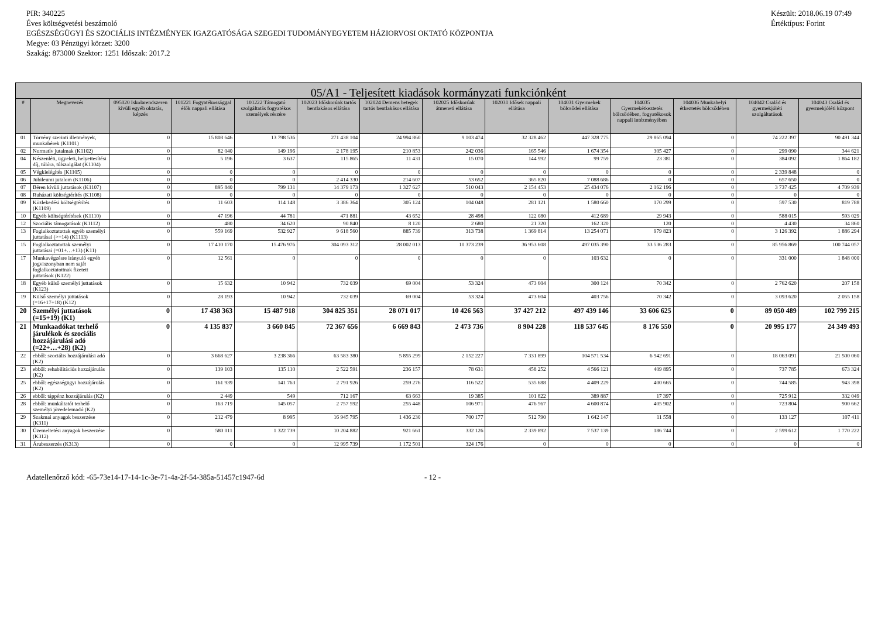PIR: 340225
Éves költségvetési beszámoló
EGÉSZSÉGÜGYI ÉS SZOCIÁLIS INTÉZMÉNYEK IGAZGATÓSÁGA SZEGEDI TUDOMÁNYEGYETEM HÁZIORVOSI OKTATÓ KÖZPONTJA
Megye: 03 Pénzügyi körzet: 3200
Szakág: 873000 Szektor: 1251 Időszak: 2017.2
Készült: 2018.06.19 07:49
Értéktípus: Forint
| 05/A1 - Teljesített kiadások kormányzati funkciónként | | | | | | | | | | | | | |
| --- | --- | --- | --- | --- | --- | --- | --- | --- | --- | --- | --- | --- | --- |
| # | Megnevezés | 095020 Iskolarendszeren kívüli egyéb oktatás, képzés | 101221 Fogyatékossággal élők nappali ellátása | 101222 Támogató szolgáltatás fogyatékos személyek részére | 102023 Időskorúak tartós bentlakásos ellátása | 102024 Demens betegek tartós bentlakásos ellátása | 102025 Időskorúak átmeneti ellátása | 102031 Idősek nappali ellátása | 104031 Gyermekek bölcsődei ellátása | 104035 Gyermekétkeztetés bölcsődében, fogyatékosok nappali intézményében | 104036 Munkahelyi étkeztetés bölcsődében | 104042 Család és gyermekjóléti szolgáltatások | 104043 Család és gyermekjóléti központ |
| 01 | Törvény szerinti illetmények, munkabérek (K1101) | 0 | 15 808 646 | 13 798 536 | 271 438 104 | 24 994 860 | 9 103 474 | 32 328 462 | 447 328 775 | 29 865 094 | 0 | 74 222 397 | 90 491 344 |
| 02 | Normatív jutalmak (K1102) | 0 | 82 040 | 149 196 | 2 178 195 | 210 853 | 242 036 | 165 546 | 1 674 354 | 305 427 | 0 | 299 090 | 344 621 |
| 04 | Készenléti, ügyeleti, helyettesítési díj, túlóra, túlszolgálat (K1104) | 0 | 5 196 | 3 637 | 115 865 | 11 431 | 15 070 | 144 992 | 99 759 | 23 381 | 0 | 384 092 | 1 864 182 |
| 05 | Végkielégítés (K1105) | 0 | 0 | 0 | 0 | 0 | 0 | 0 | 0 | 0 | 0 | 2 339 848 | 0 |
| 06 | Jubileumi jutalom (K1106) | 0 | 0 | 0 | 2 414 330 | 214 607 | 53 652 | 365 820 | 7 088 686 | 0 | 0 | 657 650 | 0 |
| 07 | Béren kívüli juttatások (K1107) | 0 | 895 840 | 799 131 | 14 379 173 | 1 327 627 | 510 043 | 2 154 453 | 25 434 076 | 2 162 196 | 0 | 3 737 425 | 4 709 939 |
| 08 | Ruházati költségtérítés (K1108) | 0 | 0 | 0 | 0 | 0 | 0 | 0 | 0 | 0 | 0 | 0 | 0 |
| 09 | Közlekedési költségtérítés (K1109) | 0 | 11 603 | 114 148 | 3 386 364 | 305 124 | 104 048 | 281 121 | 1 580 660 | 170 299 | 0 | 597 530 | 819 788 |
| 10 | Egyéb költségtérítések (K1110) | 0 | 47 196 | 44 781 | 471 881 | 43 652 | 28 498 | 122 080 | 412 689 | 29 943 | 0 | 588 015 | 593 029 |
| 12 | Szociális támogatások (K1112) | 0 | 480 | 34 620 | 90 840 | 8 120 | 2 680 | 21 320 | 162 320 | 120 | 0 | 4 430 | 34 860 |
| 13 | Foglalkoztatottak egyéb személyi juttatásai (>=14) (K1113) | 0 | 559 169 | 532 927 | 9 618 560 | 885 739 | 313 738 | 1 369 814 | 13 254 071 | 979 823 | 0 | 3 126 392 | 1 886 294 |
| 15 | Foglalkoztatottak személyi juttatásai (=01+…+13) (K11) | 0 | 17 410 170 | 15 476 976 | 304 093 312 | 28 002 013 | 10 373 239 | 36 953 608 | 497 035 390 | 33 536 283 | 0 | 85 956 869 | 100 744 057 |
| 17 | Munkavégzésre irányuló egyéb jogviszonyban nem saját foglalkoztatottnak fizetett juttatások (K122) | 0 | 12 561 | 0 | 0 | 0 | 0 | 0 | 103 632 | 0 | 0 | 331 000 | 1 848 000 |
| 18 | Egyéb külső személyi juttatások (K123) | 0 | 15 632 | 10 942 | 732 039 | 69 004 | 53 324 | 473 604 | 300 124 | 70 342 | 0 | 2 762 620 | 207 158 |
| 19 | Külső személyi juttatások (=16+17+18) (K12) | 0 | 28 193 | 10 942 | 732 039 | 69 004 | 53 324 | 473 604 | 403 756 | 70 342 | 0 | 3 093 620 | 2 055 158 |
| 20 | Személyi juttatások (=15+19) (K1) | 0 | 17 438 363 | 15 487 918 | 304 825 351 | 28 071 017 | 10 426 563 | 37 427 212 | 497 439 146 | 33 606 625 | 0 | 89 050 489 | 102 799 215 |
| 21 | Munkaadókat terhelő járulékok és szociális hozzájárulási adó (=22+…+28) (K2) | 0 | 4 135 837 | 3 660 845 | 72 367 656 | 6 669 843 | 2 473 736 | 8 904 228 | 118 537 645 | 8 176 550 | 0 | 20 995 177 | 24 349 493 |
| 22 | ebből: szociális hozzájárulási adó (K2) | 0 | 3 668 627 | 3 238 366 | 63 583 380 | 5 855 299 | 2 152 227 | 7 331 899 | 104 571 534 | 6 942 691 | 0 | 18 063 091 | 21 500 060 |
| 23 | ebből: rehabilitációs hozzájárulás (K2) | 0 | 139 103 | 135 110 | 2 522 591 | 236 157 | 78 631 | 458 252 | 4 566 121 | 409 895 | 0 | 737 785 | 673 324 |
| 25 | ebből: egészségügyi hozzájárulás (K2) | 0 | 161 939 | 141 763 | 2 791 926 | 259 276 | 116 522 | 535 688 | 4 409 229 | 400 665 | 0 | 744 585 | 943 398 |
| 26 | ebből: táppénz hozzájárulás (K2) | 0 | 2 449 | 549 | 712 167 | 63 663 | 19 385 | 101 822 | 389 887 | 17 397 | 0 | 725 912 | 332 049 |
| 28 | ebből: munkáltatót terhelő személyi jövedelemadó (K2) | 0 | 163 719 | 145 057 | 2 757 592 | 255 448 | 106 971 | 476 567 | 4 600 874 | 405 902 | 0 | 723 804 | 900 662 |
| 29 | Szakmai anyagok beszerzése (K311) | 0 | 212 479 | 8 995 | 16 945 795 | 1 436 230 | 700 177 | 512 790 | 1 642 147 | 11 558 | 0 | 133 127 | 107 411 |
| 30 | Üzemeltetési anyagok beszerzése (K312) | 0 | 580 011 | 1 322 739 | 10 204 882 | 921 661 | 332 126 | 2 339 892 | 7 537 139 | 186 744 | 0 | 2 599 612 | 1 770 222 |
| 31 | Árubeszerzés (K313) | 0 | 0 | 0 | 12 995 739 | 1 172 501 | 324 176 | 0 | 0 | 0 | 0 | 0 | 0 |
Adatellenőrző kód: -65-73e14-17-14-1c-3e-71-4a-2f-54-385a-51457c1947-6d - 12 -